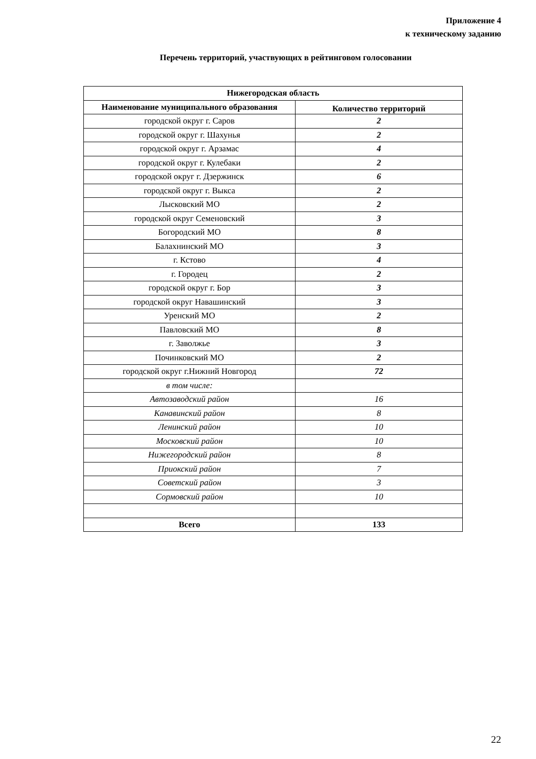Приложение 4
к техническому заданию
Перечень территорий, участвующих в рейтинговом голосовании
| Нижегородская область | |
| --- | --- |
| Наименование муниципального образования | Количество территорий |
| городской округ г. Саров | 2 |
| городской округ г. Шахунья | 2 |
| городской округ г. Арзамас | 4 |
| городской округ г. Кулебаки | 2 |
| городской округ г. Дзержинск | 6 |
| городской округ г. Выкса | 2 |
| Лысковский МО | 2 |
| городской округ Семеновский | 3 |
| Богородский МО | 8 |
| Балахнинский МО | 3 |
| г. Кстово | 4 |
| г. Городец | 2 |
| городской округ г. Бор | 3 |
| городской округ Навашинский | 3 |
| Уренский МО | 2 |
| Павловский МО | 8 |
| г. Заволжье | 3 |
| Починковский МО | 2 |
| городской округ г.Нижний Новгород | 72 |
| в том числе: | |
| Автозаводский район | 16 |
| Канавинский район | 8 |
| Ленинский район | 10 |
| Московский район | 10 |
| Нижегородский район | 8 |
| Приокский район | 7 |
| Советский район | 3 |
| Сормовский район | 10 |
| Всего | 133 |
22